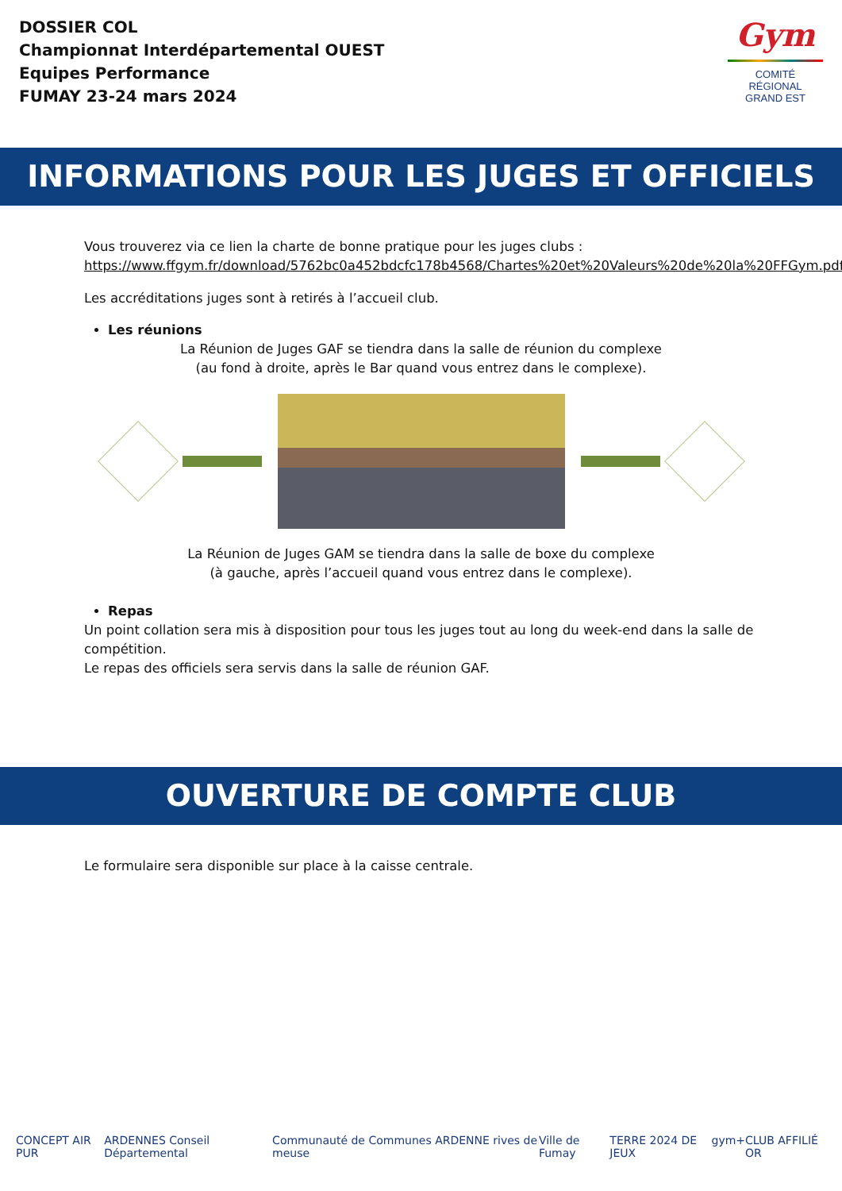DOSSIER COL
Championnat Interdépartemental OUEST
Equipes Performance
FUMAY 23-24 mars 2024
Gym
COMITÉ
RÉGIONAL
GRAND EST
INFORMATIONS POUR LES JUGES ET OFFICIELS
Vous trouverez via ce lien la charte de bonne pratique pour les juges clubs :
https://www.ffgym.fr/download/5762bc0a452bdcfc178b4568/Chartes%20et%20Valeurs%20de%20la%20FFGym.pdf
Les accréditations juges sont à retirés à l’accueil club.
Les réunions
La Réunion de Juges GAF se tiendra dans la salle de réunion du complexe
(au fond à droite, après le Bar quand vous entrez dans le complexe).
La Réunion de Juges GAM se tiendra dans la salle de boxe du complexe
(à gauche, après l’accueil quand vous entrez dans le complexe).
Repas
Un point collation sera mis à disposition pour tous les juges tout au long du week-end dans la salle de compétition.
Le repas des officiels sera servis dans la salle de réunion GAF.
OUVERTURE DE COMPTE CLUB
Le formulaire sera disponible sur place à la caisse centrale.
CONCEPT AIR PUR ARDENNES Conseil Départemental Communauté de Communes ARDENNE rives de meuse Ville de Fumay TERRE 2024 DE JEUX gym+ CLUB AFFILIÉ OR